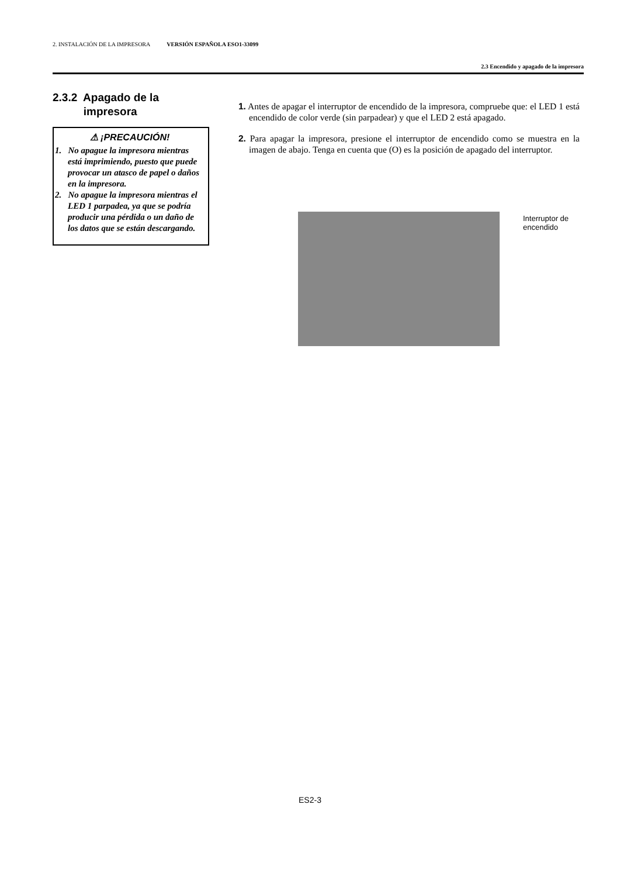2. INSTALACIÓN DE LA IMPRESORA VERSIÓN ESPAÑOLA ESO1-33099
2.3 Encendido y apagado de la impresora
2.3.2 Apagado de la
impresora
⚠ ¡PRECAUCIÓN!
1. No apague la impresora mientras está imprimiendo, puesto que puede provocar un atasco de papel o daños en la impresora.
2. No apague la impresora mientras el LED 1 parpadea, ya que se podría producir una pérdida o un daño de los datos que se están descargando.
1. Antes de apagar el interruptor de encendido de la impresora, compruebe que: el LED 1 está encendido de color verde (sin parpadear) y que el LED 2 está apagado.
2. Para apagar la impresora, presione el interruptor de encendido como se muestra en la imagen de abajo. Tenga en cuenta que (O) es la posición de apagado del interruptor.
Interruptor de
encendido
ES2-3